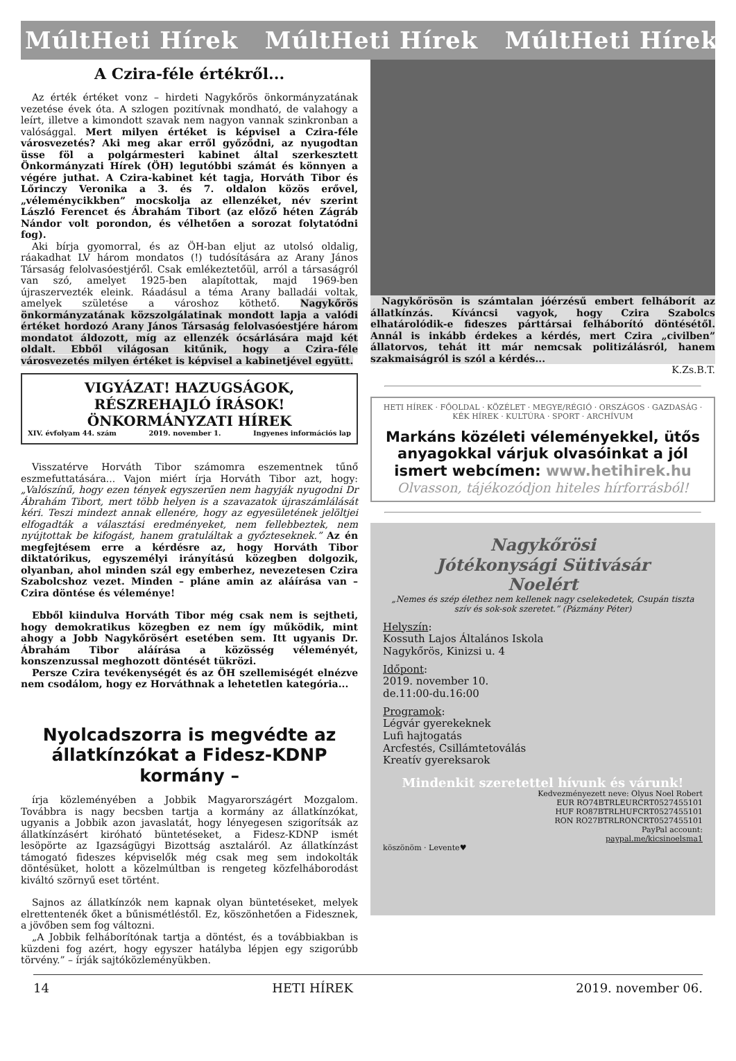MúltHeti Hírek MúltHeti Hírek MúltHeti Hírek
A Czira-féle értékről...
Az érték értéket vonz – hirdeti Nagykőrös önkormányzatának vezetése évek óta. A szlogen pozitívnak mondható, de valahogy a leírt, illetve a kimondott szavak nem nagyon vannak szinkronban a valósággal. Mert milyen értéket is képvisel a Czira-féle városvezetés? Aki meg akar erről győződni, az nyugodtan üsse föl a polgármesteri kabinet által szerkesztett Önkormányzati Hírek (ÖH) legutóbbi számát és könnyen a végére juthat. A Czira-kabinet két tagja, Horváth Tibor és Lőrinczy Veronika a 3. és 7. oldalon közös erővel, „véleménycikkben” mocskolja az ellenzéket, név szerint László Ferencet és Ábrahám Tibort (az előző héten Zágráb Nándor volt porondon, és vélhetően a sorozat folytatódni fog).
Aki bírja gyomorral, és az ÖH-ban eljut az utolsó oldalig, ráakadhat LV három mondatos (!) tudósítására az Arany János Társaság felolvasóestjéről. Csak emlékeztetőül, arról a társaságról van szó, amelyet 1925-ben alapítottak, majd 1969-ben újraszervezték eleink. Ráadásul a téma Arany balladái voltak, amelyek születése a városhoz köthető. Nagykőrös önkormányzatának közszolgálatinak mondott lapja a valódi értéket hordozó Arany János Társaság felolvasóestjére három mondatot áldozott, míg az ellenzék ócsárlására majd két oldalt. Ebből világosan kitűnik, hogy a Czira-féle városvezetés milyen értéket is képvisel a kabinetjével együtt.
VIGYÁZAT! HAZUGSÁGOK, RÉSZREHAJLÓ ÍRÁSOK!
ÖNKORMÁNYZATI HÍREK
XIV. évfolyam 44. szám 2019. november 1. Ingyenes információs lap
Visszatérve Horváth Tibor számomra eszementnek tűnő eszmefuttatására... Vajon miért írja Horváth Tibor azt, hogy: „Valószínű, hogy ezen tények egyszerűen nem hagyják nyugodni Dr Ábrahám Tibort, mert több helyen is a szavazatok újraszámlálását kéri. Teszi mindezt annak ellenére, hogy az egyesületének jelöltjei elfogadták a választási eredményeket, nem fellebbeztek, nem nyújtottak be kifogást, hanem gratuláltak a győzteseknek.” Az én megfejtésem erre a kérdésre az, hogy Horváth Tibor diktatórikus, egyszemélyi irányítású közegben dolgozik, olyanban, ahol minden szál egy emberhez, nevezetesen Czira Szabolcshoz vezet. Minden – pláne amin az aláírása van – Czira döntése és véleménye!
Ebből kiindulva Horváth Tibor még csak nem is sejtheti, hogy demokratikus közegben ez nem így működik, mint ahogy a Jobb Nagykőrösért esetében sem. Itt ugyanis Dr. Ábrahám Tibor aláírása a közösség véleményét, konszenzussal meghozott döntését tükrözi.
Persze Czira tevékenységét és az ÖH szellemiségét elnézve nem csodálom, hogy ez Horváthnak a lehetetlen kategória...
Nyolcadszorra is megvédte az állatkínzókat a Fidesz-KDNP kormány –
írja közleményében a Jobbik Magyarországért Mozgalom. Továbbra is nagy becsben tartja a kormány az állatkínzókat, ugyanis a Jobbik azon javaslatát, hogy lényegesen szigorítsák az állatkínzásért kiróható büntetéseket, a Fidesz-KDNP ismét lesöpörte az Igazságügyi Bizottság asztaláról. Az állatkínzást támogató fideszes képviselők még csak meg sem indokolták döntésüket, holott a közelmúltban is rengeteg közfelháborodást kiváltó szörnyű eset történt.
Sajnos az állatkínzók nem kapnak olyan büntetéseket, melyek elrettentenék őket a bűnismétléstől. Ez, köszönhetően a Fidesznek, a jövőben sem fog változni.
„A Jobbik felháborítónak tartja a döntést, és a továbbiakban is küzdeni fog azért, hogy egyszer hatályba lépjen egy szigorúbb törvény.” – írják sajtóközleményükben.
Nagykőrösön is számtalan jóérzésű embert felháborít az állatkínzás. Kíváncsi vagyok, hogy Czira Szabolcs elhatárolódik-e fideszes párttársai felháborító döntésétől. Annál is inkább érdekes a kérdés, mert Czira „civilben” állatorvos, tehát itt már nemcsak politizálásról, hanem szakmaiságról is szól a kérdés...
K.Zs.B.T.
HETI HÍREK · FŐOLDAL · KÖZÉLET · MEGYE/RÉGIÓ · ORSZÁGOS · GAZDASÁG · KÉK HÍREK · KULTÚRA · SPORT · ARCHÍVUM
Markáns közéleti véleményekkel, ütős anyagokkal várjuk olvasóinkat a jól ismert webcímen: www.hetihirek.hu
Olvasson, tájékozódjon hiteles hírforrásból!
Nagykőrösi
Jótékonysági Sütivásár
Noelért
„Nemes és szép élethez nem kellenek nagy cselekedetek, Csupán tiszta szív és sok-sok szeretet.” (Pázmány Péter)
Helyszín:
Kossuth Lajos Általános Iskola
Nagykőrös, Kinizsi u. 4
Időpont:
2019. november 10.
de.11:00-du.16:00
Programok:
Légvár gyerekeknek
Lufi hajtogatás
Arcfestés, Csillámtetoválás
Kreatív gyereksarok
Mindenkit szeretettel hívunk és várunk!
Kedvezményezett neve: Olyus Noel Robert
EUR RO74BTRLEURCRT0527455101
HUF RO87BTRLHUFCRT0527455101
RON RO27BTRLRONCRT0527455101
PayPal account:
paypal.me/kicsinoelsma1
köszönöm · Levente♥
14 HETI HÍREK 2019. november 06.